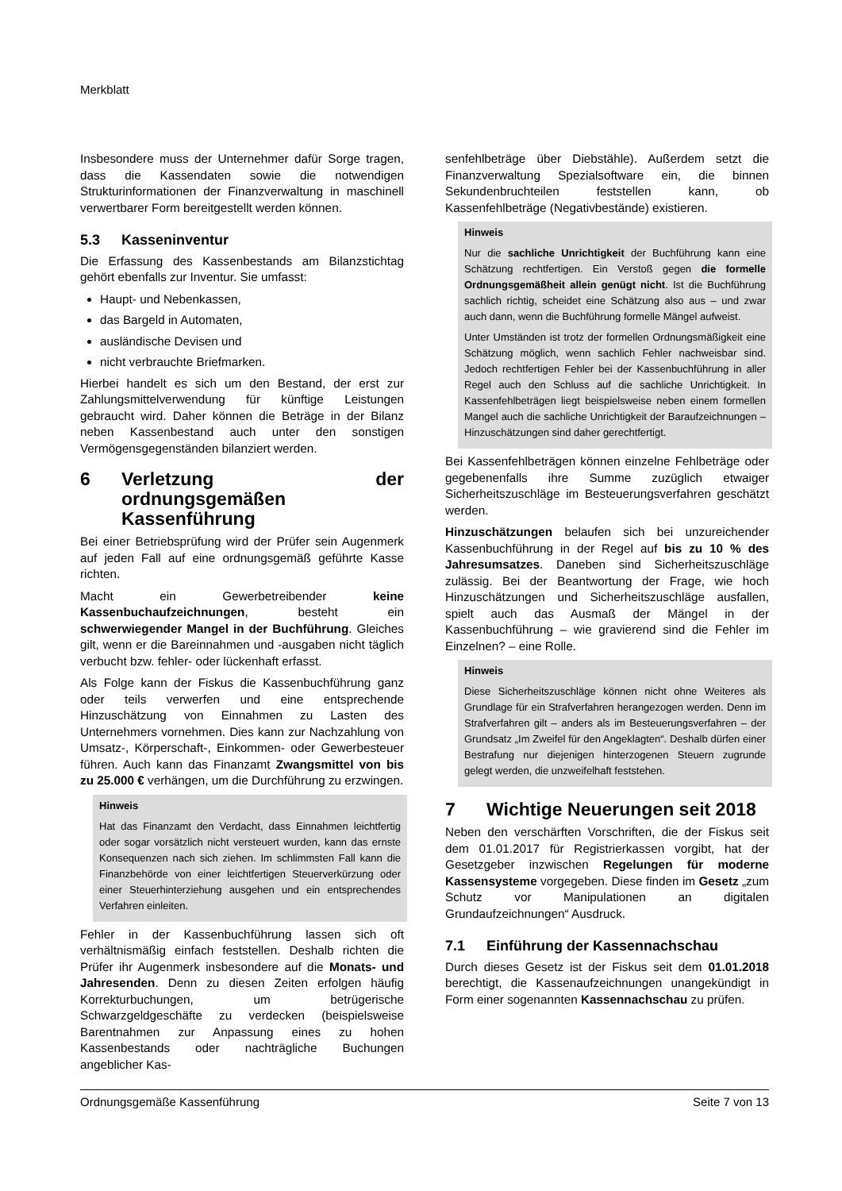Merkblatt
Insbesondere muss der Unternehmer dafür Sorge tragen, dass die Kassendaten sowie die notwendigen Strukturinformationen der Finanzverwaltung in maschinell verwertbarer Form bereitgestellt werden können.
5.3 Kasseninventur
Die Erfassung des Kassenbestands am Bilanzstichtag gehört ebenfalls zur Inventur. Sie umfasst:
Haupt- und Nebenkassen,
das Bargeld in Automaten,
ausländische Devisen und
nicht verbrauchte Briefmarken.
Hierbei handelt es sich um den Bestand, der erst zur Zahlungsmittelverwendung für künftige Leistungen gebraucht wird. Daher können die Beträge in der Bilanz neben Kassenbestand auch unter den sonstigen Vermögensgegenständen bilanziert werden.
6 Verletzung der ordnungsgemäßen Kassenführung
Bei einer Betriebsprüfung wird der Prüfer sein Augenmerk auf jeden Fall auf eine ordnungsgemäß geführte Kasse richten.
Macht ein Gewerbetreibender keine Kassenbuchaufzeichnungen, besteht ein schwerwiegender Mangel in der Buchführung. Gleiches gilt, wenn er die Bareinnahmen und -ausgaben nicht täglich verbucht bzw. fehler- oder lückenhaft erfasst.
Als Folge kann der Fiskus die Kassenbuchführung ganz oder teils verwerfen und eine entsprechende Hinzuschätzung von Einnahmen zu Lasten des Unternehmers vornehmen. Dies kann zur Nachzahlung von Umsatz-, Körperschaft-, Einkommen- oder Gewerbesteuer führen. Auch kann das Finanzamt Zwangsmittel von bis zu 25.000 € verhängen, um die Durchführung zu erzwingen.
Hinweis
Hat das Finanzamt den Verdacht, dass Einnahmen leichtfertig oder sogar vorsätzlich nicht versteuert wurden, kann das ernste Konsequenzen nach sich ziehen. Im schlimmsten Fall kann die Finanzbehörde von einer leichtfertigen Steuerverkürzung oder einer Steuerhinterziehung ausgehen und ein entsprechendes Verfahren einleiten.
Fehler in der Kassenbuchführung lassen sich oft verhältnismäßig einfach feststellen. Deshalb richten die Prüfer ihr Augenmerk insbesondere auf die Monats- und Jahresenden. Denn zu diesen Zeiten erfolgen häufig Korrekturbuchungen, um betrügerische Schwarzgeldgeschäfte zu verdecken (beispielsweise Barentnahmen zur Anpassung eines zu hohen Kassenbestands oder nachträgliche Buchungen angeblicher Kas-
senfehlbeträge über Diebstähle). Außerdem setzt die Finanzverwaltung Spezialsoftware ein, die binnen Sekundenbruchteilen feststellen kann, ob Kassenfehlbeträge (Negativbestände) existieren.
Hinweis
Nur die sachliche Unrichtigkeit der Buchführung kann eine Schätzung rechtfertigen. Ein Verstoß gegen die formelle Ordnungsgemäßheit allein genügt nicht. Ist die Buchführung sachlich richtig, scheidet eine Schätzung also aus – und zwar auch dann, wenn die Buchführung formelle Mängel aufweist.
Unter Umständen ist trotz der formellen Ordnungsmäßigkeit eine Schätzung möglich, wenn sachlich Fehler nachweisbar sind. Jedoch rechtfertigen Fehler bei der Kassenbuchführung in aller Regel auch den Schluss auf die sachliche Unrichtigkeit. In Kassenfehlbeträgen liegt beispielsweise neben einem formellen Mangel auch die sachliche Unrichtigkeit der Baraufzeichnungen – Hinzuschätzungen sind daher gerechtfertigt.
Bei Kassenfehlbeträgen können einzelne Fehlbeträge oder gegebenenfalls ihre Summe zuzüglich etwaiger Sicherheitszuschläge im Besteuerungsverfahren geschätzt werden.
Hinzuschätzungen belaufen sich bei unzureichender Kassenbuchführung in der Regel auf bis zu 10 % des Jahresumsatzes. Daneben sind Sicherheitszuschläge zulässig. Bei der Beantwortung der Frage, wie hoch Hinzuschätzungen und Sicherheitszuschläge ausfallen, spielt auch das Ausmaß der Mängel in der Kassenbuchführung – wie gravierend sind die Fehler im Einzelnen? – eine Rolle.
Hinweis
Diese Sicherheitszuschläge können nicht ohne Weiteres als Grundlage für ein Strafverfahren herangezogen werden. Denn im Strafverfahren gilt – anders als im Besteuerungsverfahren – der Grundsatz „Im Zweifel für den Angeklagten“. Deshalb dürfen einer Bestrafung nur diejenigen hinterzogenen Steuern zugrunde gelegt werden, die unzweifelhaft feststehen.
7 Wichtige Neuerungen seit 2018
Neben den verschärften Vorschriften, die der Fiskus seit dem 01.01.2017 für Registrierkassen vorgibt, hat der Gesetzgeber inzwischen Regelungen für moderne Kassensysteme vorgegeben. Diese finden im Gesetz „zum Schutz vor Manipulationen an digitalen Grundaufzeichnungen“ Ausdruck.
7.1 Einführung der Kassennachschau
Durch dieses Gesetz ist der Fiskus seit dem 01.01.2018 berechtigt, die Kassenaufzeichnungen unangekündigt in Form einer sogenannten Kassennachschau zu prüfen.
Ordnungsgemäße Kassenführung Seite 7 von 13